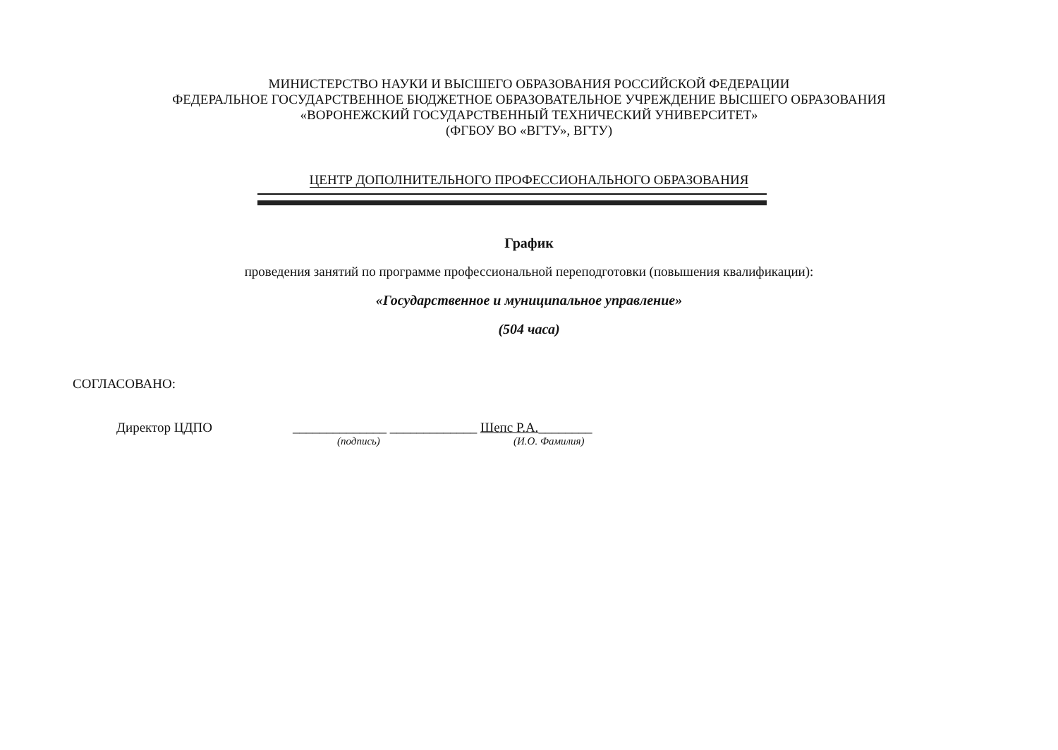МИНИСТЕРСТВО НАУКИ И ВЫСШЕГО ОБРАЗОВАНИЯ РОССИЙСКОЙ ФЕДЕРАЦИИ
ФЕДЕРАЛЬНОЕ ГОСУДАРСТВЕННОЕ БЮДЖЕТНОЕ ОБРАЗОВАТЕЛЬНОЕ УЧРЕЖДЕНИЕ ВЫСШЕГО ОБРАЗОВАНИЯ
«ВОРОНЕЖСКИЙ ГОСУДАРСТВЕННЫЙ ТЕХНИЧЕСКИЙ УНИВЕРСИТЕТ»
(ФГБОУ ВО «ВГТУ», ВГТУ)
ЦЕНТР ДОПОЛНИТЕЛЬНОГО ПРОФЕССИОНАЛЬНОГО ОБРАЗОВАНИЯ
График
проведения занятий по программе профессиональной переподготовки (повышения квалификации):
«Государственное и муниципальное управление»
(504 часа)
СОГЛАСОВАНО:
Директор ЦДПО ______________ _____________ Шепс Р.А.________
(подпись) (И.О. Фамилия)